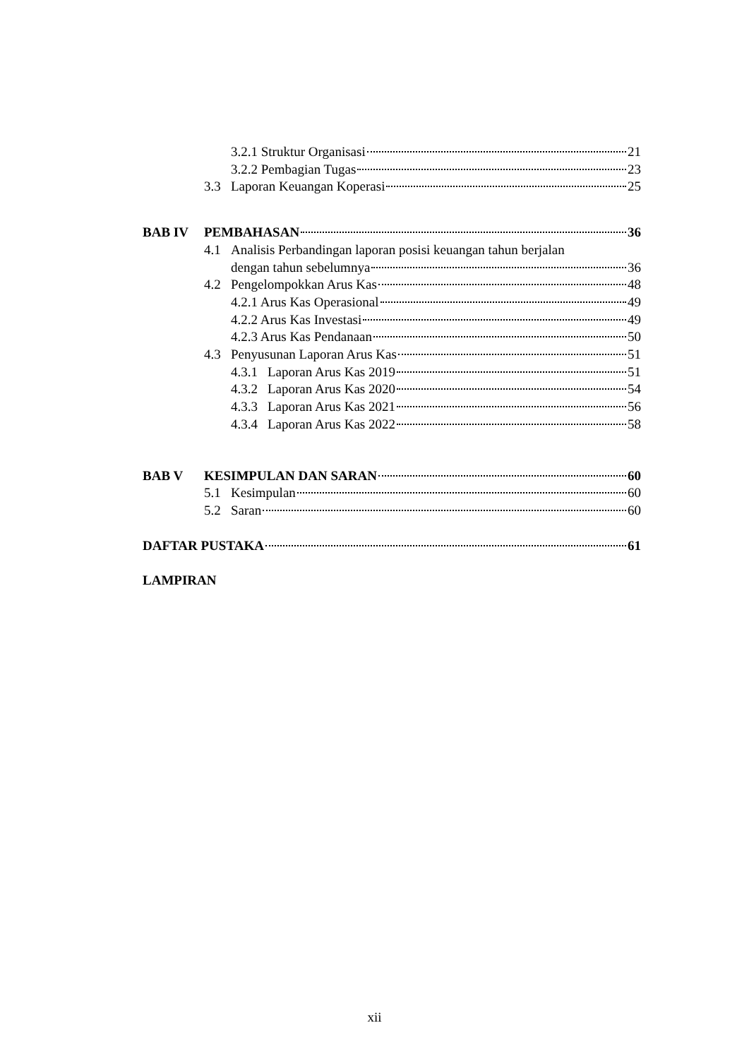3.2.1 Struktur Organisasi 21
3.2.2 Pembagian Tugas 23
3.3 Laporan Keuangan Koperasi 25
BAB IV PEMBAHASAN 36
4.1 Analisis Perbandingan laporan posisi keuangan tahun berjalan
dengan tahun sebelumnya 36
4.2 Pengelompokkan Arus Kas 48
4.2.1 Arus Kas Operasional 49
4.2.2 Arus Kas Investasi 49
4.2.3 Arus Kas Pendanaan 50
4.3 Penyusunan Laporan Arus Kas 51
4.3.1 Laporan Arus Kas 2019 51
4.3.2 Laporan Arus Kas 2020 54
4.3.3 Laporan Arus Kas 2021 56
4.3.4 Laporan Arus Kas 2022 58
BAB V KESIMPULAN DAN SARAN 60
5.1 Kesimpulan 60
5.2 Saran 60
DAFTAR PUSTAKA 61
LAMPIRAN
xii